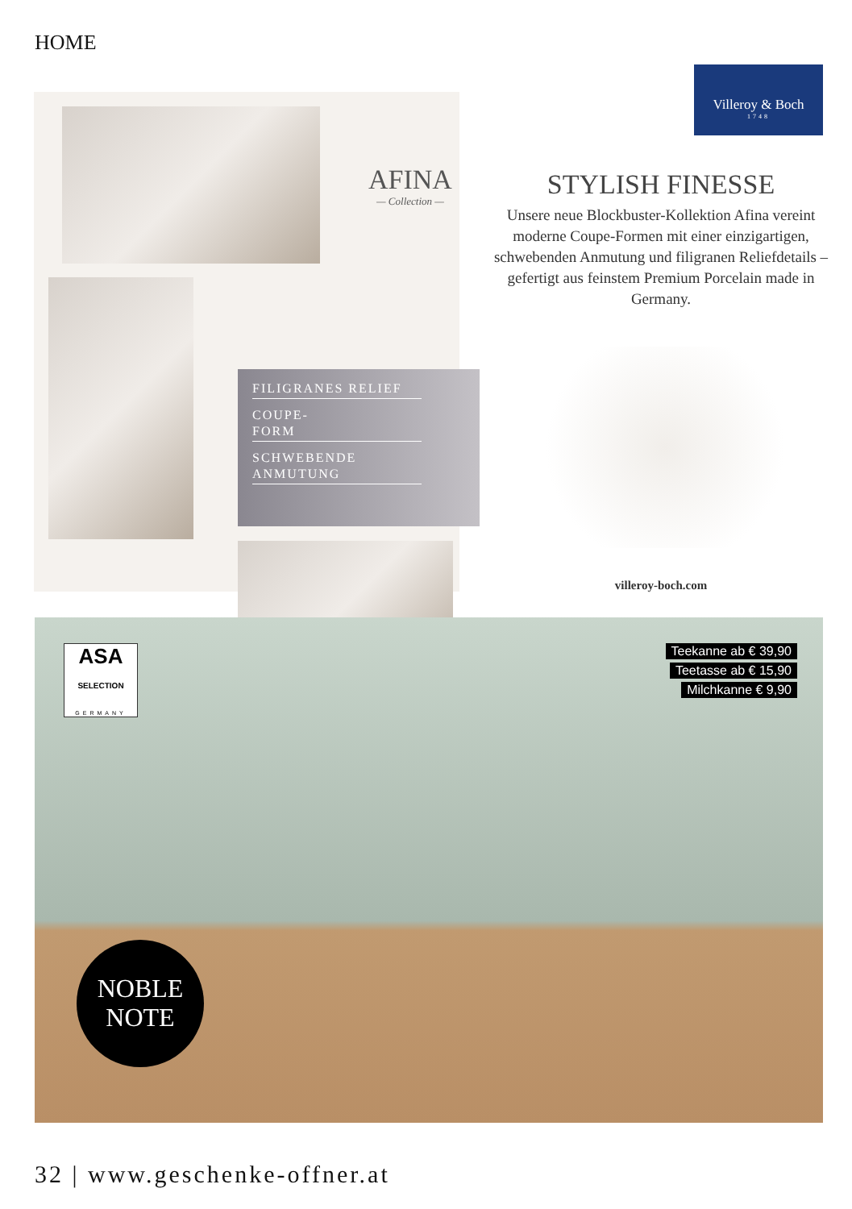HOME
AFINA
— Collection —
FILIGRANES RELIEF
COUPE-
FORM
SCHWEBENDE ANMUTUNG
Villeroy & Boch
1748
STYLISH FINESSE
Unsere neue Blockbuster-Kollektion Afina vereint moderne Coupe-Formen mit einer einzigartigen, schwebenden Anmutung und filigranen Reliefdetails – gefertigt aus feinstem Premium Porcelain made in Germany.
villeroy-boch.com
ASA
SELECTION
GERMANY
Teekanne ab € 39,90
Teetasse ab € 15,90
Milchkanne € 9,90
NOBLE
NOTE
32 | www.geschenke-offner.at